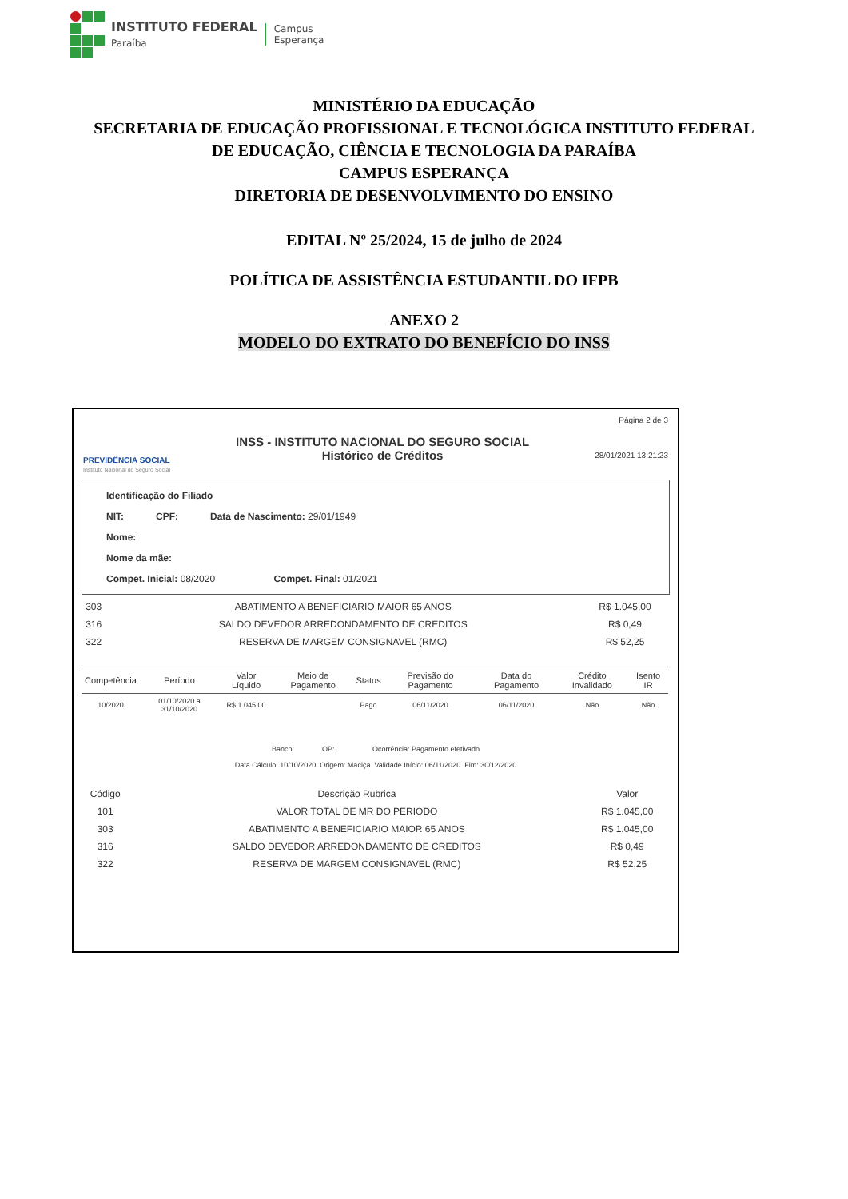INSTITUTO FEDERAL
Paraíba
Campus
Esperança
MINISTÉRIO DA EDUCAÇÃO
SECRETARIA DE EDUCAÇÃO PROFISSIONAL E TECNOLÓGICA INSTITUTO FEDERAL
DE EDUCAÇÃO, CIÊNCIA E TECNOLOGIA DA PARAÍBA
CAMPUS ESPERANÇA
DIRETORIA DE DESENVOLVIMENTO DO ENSINO
EDITAL Nº 25/2024, 15 de julho de 2024
POLÍTICA DE ASSISTÊNCIA ESTUDANTIL DO IFPB
ANEXO 2
MODELO DO EXTRATO DO BENEFÍCIO DO INSS
PREVIDÊNCIA SOCIAL
Instituto Nacional do Seguro Social
INSS - INSTITUTO NACIONAL DO SEGURO SOCIAL
Histórico de Créditos
Página 2 de 3
28/01/2021 13:21:23
Identificação do Filiado
NIT: CPF: Data de Nascimento: 29/01/1949
Nome:
Nome da mãe:
Compet. Inicial: 08/2020 Compet. Final: 01/2021
| 303 | ABATIMENTO A BENEFICIARIO MAIOR 65 ANOS | R$ 1.045,00 |
| 316 | SALDO DEVEDOR ARREDONDAMENTO DE CREDITOS | R$ 0,49 |
| 322 | RESERVA DE MARGEM CONSIGNAVEL (RMC) | R$ 52,25 |
| Competência | Período | Valor Líquido | Meio de Pagamento | Status | Previsão do Pagamento | Data do Pagamento | Crédito Invalidado | Isento IR |
| --- | --- | --- | --- | --- | --- | --- | --- | --- |
| 10/2020 | 01/10/2020 a 31/10/2020 | R$ 1.045,00 | | Pago | 06/11/2020 | 06/11/2020 | Não | Não |
Banco: OP: Ocorrência: Pagamento efetivado
Data Cálculo: 10/10/2020 Origem: Maciça Validade Início: 06/11/2020 Fim: 30/12/2020
| Código | Descrição Rubrica | Valor |
| 101 | VALOR TOTAL DE MR DO PERIODO | R$ 1.045,00 |
| 303 | ABATIMENTO A BENEFICIARIO MAIOR 65 ANOS | R$ 1.045,00 |
| 316 | SALDO DEVEDOR ARREDONDAMENTO DE CREDITOS | R$ 0,49 |
| 322 | RESERVA DE MARGEM CONSIGNAVEL (RMC) | R$ 52,25 |